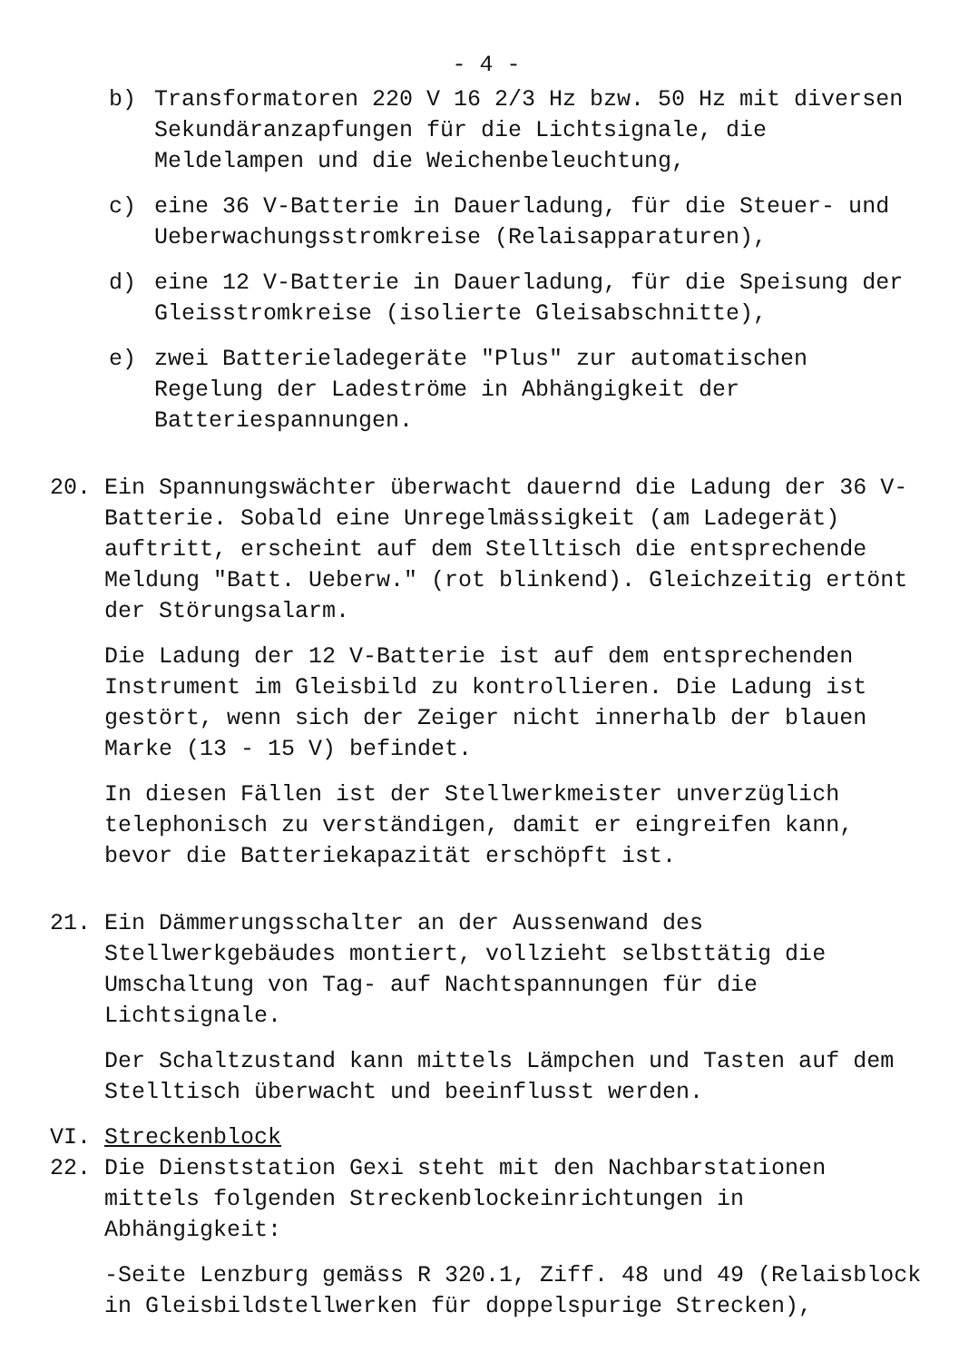- 4 -
b) Transformatoren 220 V 16 2/3 Hz bzw. 50 Hz mit diversen Sekundäranzapfungen für die Lichtsignale, die Meldelampen und die Weichenbeleuchtung,
c) eine 36 V-Batterie in Dauerladung, für die Steuer- und Ueberwachungsstromkreise (Relaisapparaturen),
d) eine 12 V-Batterie in Dauerladung, für die Speisung der Gleisstromkreise (isolierte Gleisabschnitte),
e) zwei Batterieladegeräte "Plus" zur automatischen Regelung der Ladeströme in Abhängigkeit der Batteriespannungen.
20. Ein Spannungswächter überwacht dauernd die Ladung der 36 V-Batterie. Sobald eine Unregelmässigkeit (am Ladegerät) auftritt, erscheint auf dem Stelltisch die entsprechende Meldung "Batt. Ueberw." (rot blinkend). Gleichzeitig ertönt der Störungsalarm.
Die Ladung der 12 V-Batterie ist auf dem entsprechenden Instrument im Gleisbild zu kontrollieren. Die Ladung ist gestört, wenn sich der Zeiger nicht innerhalb der blauen Marke (13 - 15 V) befindet.
In diesen Fällen ist der Stellwerkmeister unverzüglich telephonisch zu verständigen, damit er eingreifen kann, bevor die Batteriekapazität erschöpft ist.
21. Ein Dämmerungsschalter an der Aussenwand des Stellwerkgebäudes montiert, vollzieht selbsttätig die Umschaltung von Tag- auf Nachtspannungen für die Lichtsignale.
Der Schaltzustand kann mittels Lämpchen und Tasten auf dem Stelltisch überwacht und beeinflusst werden.
VI. Streckenblock
22. Die Dienststation Gexi steht mit den Nachbarstationen mittels folgenden Streckenblockeinrichtungen in Abhängigkeit:
-Seite Lenzburg gemäss R 320.1, Ziff. 48 und 49 (Relaisblock in Gleisbildstellwerken für doppelspurige Strecken),